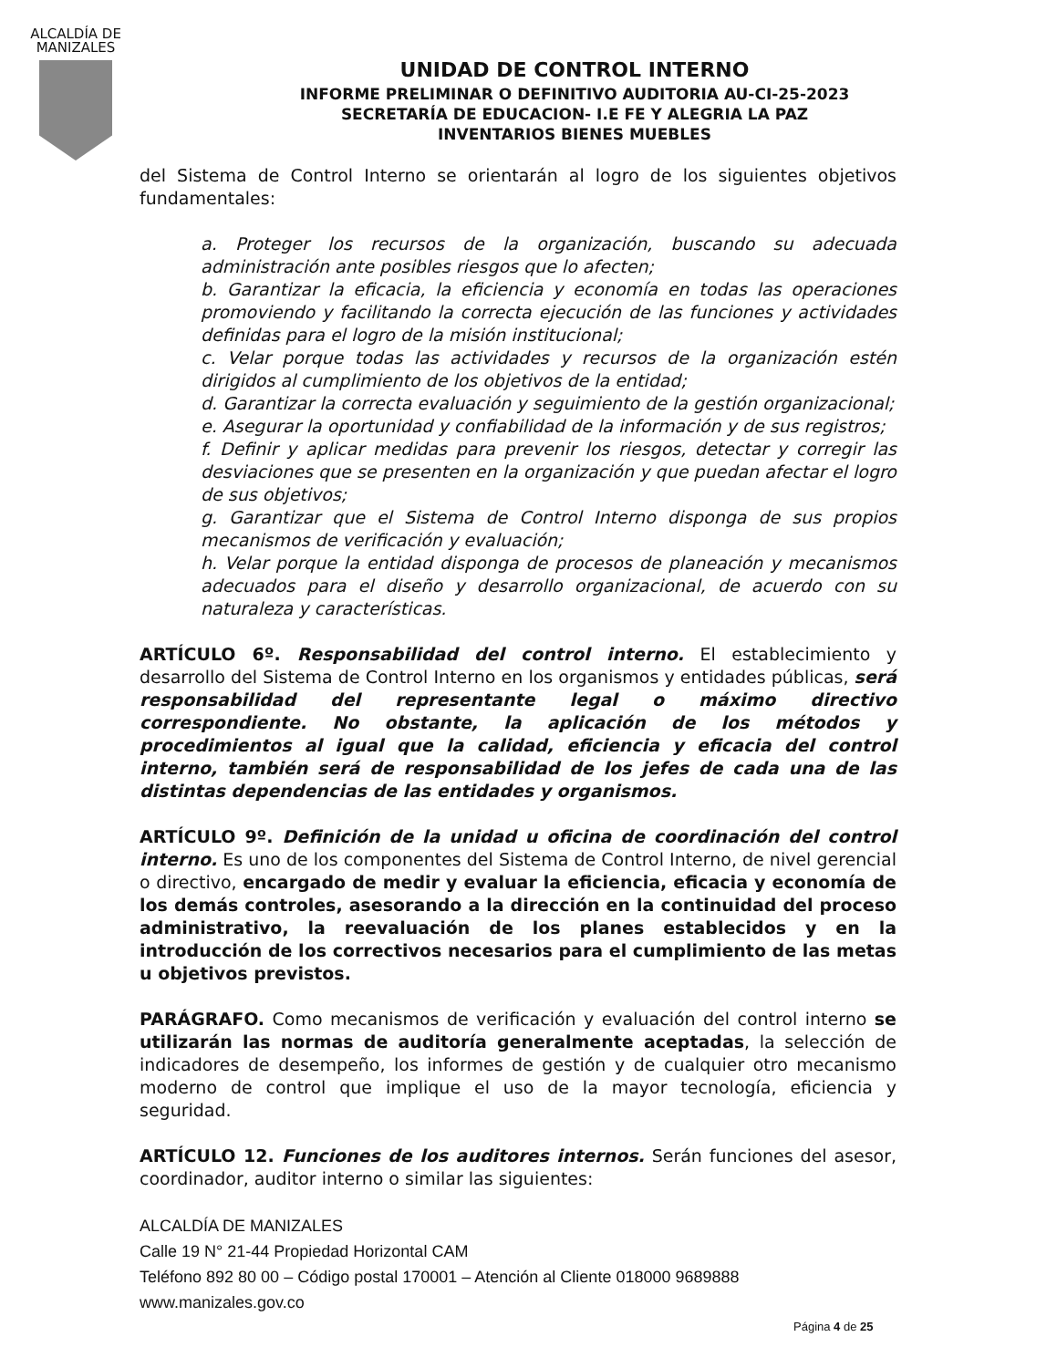ALCALDÍA DE
MANIZALES
UNIDAD DE CONTROL INTERNO
INFORME PRELIMINAR O DEFINITIVO AUDITORIA AU-CI-25-2023
SECRETARÍA DE EDUCACION- I.E FE Y ALEGRIA LA PAZ
INVENTARIOS BIENES MUEBLES
del Sistema de Control Interno se orientarán al logro de los siguientes objetivos fundamentales:
a. Proteger los recursos de la organización, buscando su adecuada administración ante posibles riesgos que lo afecten;
b. Garantizar la eficacia, la eficiencia y economía en todas las operaciones promoviendo y facilitando la correcta ejecución de las funciones y actividades definidas para el logro de la misión institucional;
c. Velar porque todas las actividades y recursos de la organización estén dirigidos al cumplimiento de los objetivos de la entidad;
d. Garantizar la correcta evaluación y seguimiento de la gestión organizacional;
e. Asegurar la oportunidad y confiabilidad de la información y de sus registros;
f. Definir y aplicar medidas para prevenir los riesgos, detectar y corregir las desviaciones que se presenten en la organización y que puedan afectar el logro de sus objetivos;
g. Garantizar que el Sistema de Control Interno disponga de sus propios mecanismos de verificación y evaluación;
h. Velar porque la entidad disponga de procesos de planeación y mecanismos adecuados para el diseño y desarrollo organizacional, de acuerdo con su naturaleza y características.
ARTÍCULO 6º. Responsabilidad del control interno. El establecimiento y desarrollo del Sistema de Control Interno en los organismos y entidades públicas, será responsabilidad del representante legal o máximo directivo correspondiente. No obstante, la aplicación de los métodos y procedimientos al igual que la calidad, eficiencia y eficacia del control interno, también será de responsabilidad de los jefes de cada una de las distintas dependencias de las entidades y organismos.
ARTÍCULO 9º. Definición de la unidad u oficina de coordinación del control interno. Es uno de los componentes del Sistema de Control Interno, de nivel gerencial o directivo, encargado de medir y evaluar la eficiencia, eficacia y economía de los demás controles, asesorando a la dirección en la continuidad del proceso administrativo, la reevaluación de los planes establecidos y en la introducción de los correctivos necesarios para el cumplimiento de las metas u objetivos previstos.
PARÁGRAFO. Como mecanismos de verificación y evaluación del control interno se utilizarán las normas de auditoría generalmente aceptadas, la selección de indicadores de desempeño, los informes de gestión y de cualquier otro mecanismo moderno de control que implique el uso de la mayor tecnología, eficiencia y seguridad.
ARTÍCULO 12. Funciones de los auditores internos. Serán funciones del asesor, coordinador, auditor interno o similar las siguientes:
ALCALDÍA DE MANIZALES
Calle 19 N° 21-44 Propiedad Horizontal CAM
Teléfono 892 80 00 – Código postal 170001 – Atención al Cliente 018000 9689888
www.manizales.gov.co
Página 4 de 25